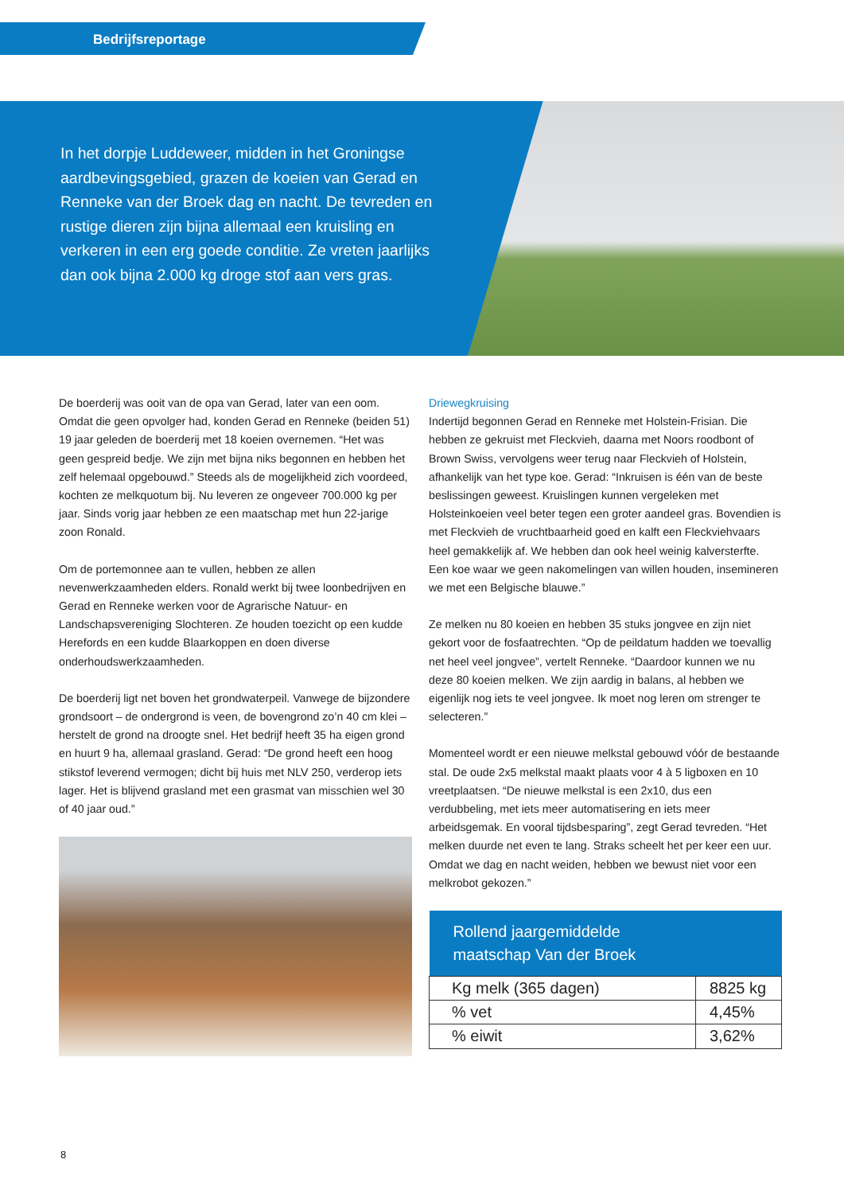Bedrijfsreportage
In het dorpje Luddeweer, midden in het Groningse aardbevingsgebied, grazen de koeien van Gerad en Renneke van der Broek dag en nacht. De tevreden en rustige dieren zijn bijna allemaal een kruisling en verkeren in een erg goede conditie. Ze vreten jaarlijks dan ook bijna 2.000 kg droge stof aan vers gras.
De boerderij was ooit van de opa van Gerad, later van een oom. Omdat die geen opvolger had, konden Gerad en Renneke (beiden 51) 19 jaar geleden de boerderij met 18 koeien overnemen. “Het was geen gespreid bedje. We zijn met bijna niks begonnen en hebben het zelf helemaal opgebouwd.” Steeds als de mogelijkheid zich voordeed, kochten ze melkquotum bij. Nu leveren ze ongeveer 700.000 kg per jaar. Sinds vorig jaar hebben ze een maatschap met hun 22-jarige zoon Ronald.
Om de portemonnee aan te vullen, hebben ze allen nevenwerkzaamheden elders. Ronald werkt bij twee loonbedrijven en Gerad en Renneke werken voor de Agrarische Natuur- en Landschapsvereniging Slochteren. Ze houden toezicht op een kudde Herefords en een kudde Blaarkoppen en doen diverse onderhoudswerkzaamheden.
De boerderij ligt net boven het grondwaterpeil. Vanwege de bijzondere grondsoort – de ondergrond is veen, de bovengrond zo’n 40 cm klei – herstelt de grond na droogte snel. Het bedrijf heeft 35 ha eigen grond en huurt 9 ha, allemaal grasland. Gerad: “De grond heeft een hoog stikstof leverend vermogen; dicht bij huis met NLV 250, verderop iets lager. Het is blijvend grasland met een grasmat van misschien wel 30 of 40 jaar oud.”
Driewegkruising
Indertijd begonnen Gerad en Renneke met Holstein-Frisian. Die hebben ze gekruist met Fleckvieh, daarna met Noors roodbont of Brown Swiss, vervolgens weer terug naar Fleckvieh of Holstein, afhankelijk van het type koe. Gerad: “Inkruisen is één van de beste beslissingen geweest. Kruislingen kunnen vergeleken met Holsteinkoeien veel beter tegen een groter aandeel gras. Bovendien is met Fleckvieh de vruchtbaarheid goed en kalft een Fleckviehvaars heel gemakkelijk af. We hebben dan ook heel weinig kalversterfte. Een koe waar we geen nakomelingen van willen houden, insemineren we met een Belgische blauwe.”
Ze melken nu 80 koeien en hebben 35 stuks jongvee en zijn niet gekort voor de fosfaatrechten. “Op de peildatum hadden we toevallig net heel veel jongvee”, vertelt Renneke. “Daardoor kunnen we nu deze 80 koeien melken. We zijn aardig in balans, al hebben we eigenlijk nog iets te veel jongvee. Ik moet nog leren om strenger te selecteren.”
Momenteel wordt er een nieuwe melkstal gebouwd vóór de bestaande stal. De oude 2x5 melkstal maakt plaats voor 4 à 5 ligboxen en 10 vreetplaatsen. “De nieuwe melkstal is een 2x10, dus een verdubbeling, met iets meer automatisering en iets meer arbeidsgemak. En vooral tijdsbesparing”, zegt Gerad tevreden. “Het melken duurde net even te lang. Straks scheelt het per keer een uur. Omdat we dag en nacht weiden, hebben we bewust niet voor een melkrobot gekozen.”
| Rollend jaargemiddelde maatschap Van der Broek | |
| --- | --- |
| Kg melk (365 dagen) | 8825 kg |
| % vet | 4,45% |
| % eiwit | 3,62% |
8